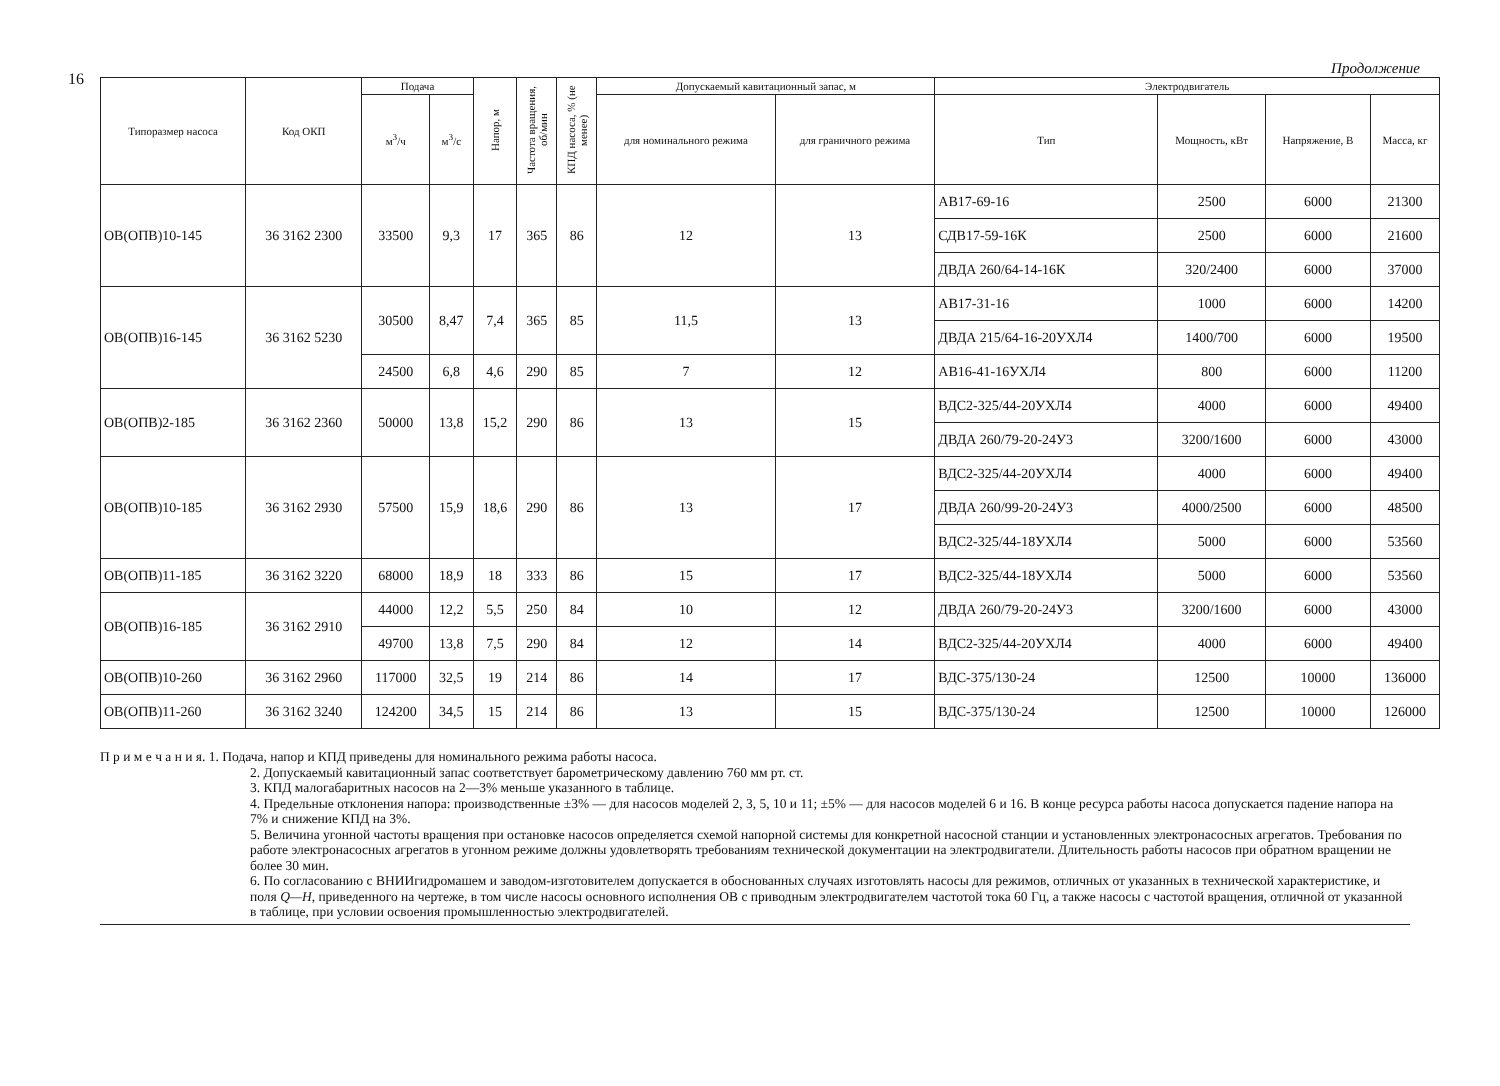16
Продолжение
| Типоразмер насоса | Код ОКП | Подача | | Напор, м | Частота вращения, об/мин | КПД насоса, % (не менее) | Допускаемый кавитационный запас, м | | Электродвигатель | | | |
| --- | --- | --- | --- | --- | --- | --- | --- | --- | --- | --- | --- | --- |
| | | м<sup>3</sup>/ч | м<sup>3</sup>/с | | | | для номинального режима | для граничного режима | Тип | Мощность, кВт | Напряжение, В | Масса, кг |
| ОВ(ОПВ)10-145 | 36 3162 2300 | 33500 | 9,3 | 17 | 365 | 86 | 12 | 13 | АВ17-69-16 | 2500 | 6000 | 21300 |
| | | | | | | | | | СДВ17-59-16К | 2500 | 6000 | 21600 |
| | | | | | | | | | ДВДА 260/64-14-16К | 320/2400 | 6000 | 37000 |
| ОВ(ОПВ)16-145 | 36 3162 5230 | 30500 | 8,47 | 7,4 | 365 | 85 | 11,5 | 13 | АВ17-31-16 | 1000 | 6000 | 14200 |
| | | | | | | | | | ДВДА 215/64-16-20УХЛ4 | 1400/700 | 6000 | 19500 |
| | | 24500 | 6,8 | 4,6 | 290 | 85 | 7 | 12 | АВ16-41-16УХЛ4 | 800 | 6000 | 11200 |
| ОВ(ОПВ)2-185 | 36 3162 2360 | 50000 | 13,8 | 15,2 | 290 | 86 | 13 | 15 | ВДС2-325/44-20УХЛ4 | 4000 | 6000 | 49400 |
| | | | | | | | | | ДВДА 260/79-20-24У3 | 3200/1600 | 6000 | 43000 |
| ОВ(ОПВ)10-185 | 36 3162 2930 | 57500 | 15,9 | 18,6 | 290 | 86 | 13 | 17 | ВДС2-325/44-20УХЛ4 | 4000 | 6000 | 49400 |
| | | | | | | | | | ДВДА 260/99-20-24У3 | 4000/2500 | 6000 | 48500 |
| | | | | | | | | | ВДС2-325/44-18УХЛ4 | 5000 | 6000 | 53560 |
| ОВ(ОПВ)11-185 | 36 3162 3220 | 68000 | 18,9 | 18 | 333 | 86 | 15 | 17 | ВДС2-325/44-18УХЛ4 | 5000 | 6000 | 53560 |
| ОВ(ОПВ)16-185 | 36 3162 2910 | 44000 | 12,2 | 5,5 | 250 | 84 | 10 | 12 | ДВДА 260/79-20-24У3 | 3200/1600 | 6000 | 43000 |
| | | 49700 | 13,8 | 7,5 | 290 | 84 | 12 | 14 | ВДС2-325/44-20УХЛ4 | 4000 | 6000 | 49400 |
| ОВ(ОПВ)10-260 | 36 3162 2960 | 117000 | 32,5 | 19 | 214 | 86 | 14 | 17 | ВДС-375/130-24 | 12500 | 10000 | 136000 |
| ОВ(ОПВ)11-260 | 36 3162 3240 | 124200 | 34,5 | 15 | 214 | 86 | 13 | 15 | ВДС-375/130-24 | 12500 | 10000 | 126000 |
П р и м е ч а н и я. 1. Подача, напор и КПД приведены для номинального режима работы насоса.
2. Допускаемый кавитационный запас соответствует барометрическому давлению 760 мм рт. ст.
3. КПД малогабаритных насосов на 2—3% меньше указанного в таблице.
4. Предельные отклонения напора: производственные ±3% — для насосов моделей 2, 3, 5, 10 и 11; ±5% — для насосов моделей 6 и 16. В конце ресурса работы насоса допускается падение напора на 7% и снижение КПД на 3%.
5. Величина угонной частоты вращения при остановке насосов определяется схемой напорной системы для конкретной насосной станции и установленных электронасосных агрегатов. Требования по работе электронасосных агрегатов в угонном режиме должны удовлетворять требованиям технической документации на электродвигатели. Длительность работы насосов при обратном вращении не более 30 мин.
6. По согласованию с ВНИИгидромашем и заводом-изготовителем допускается в обоснованных случаях изготовлять насосы для режимов, отличных от указанных в технической характеристике, и поля Q—H, приведенного на чертеже, в том числе насосы основного исполнения ОВ с приводным электродвигателем частотой тока 60 Гц, а также насосы с частотой вращения, отличной от указанной в таблице, при условии освоения промышленностью электродвигателей.